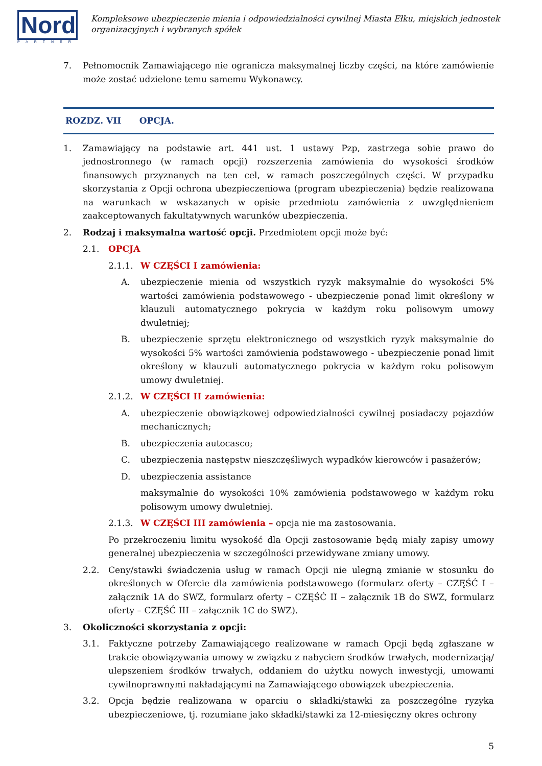Nord
PARTNER
Kompleksowe ubezpieczenie mienia i odpowiedzialności cywilnej Miasta Ełku, miejskich jednostek organizacyjnych i wybranych spółek
7. Pełnomocnik Zamawiającego nie ogranicza maksymalnej liczby części, na które zamówienie może zostać udzielone temu samemu Wykonawcy.
ROZDZ. VII OPCJA.
1. Zamawiający na podstawie art. 441 ust. 1 ustawy Pzp, zastrzega sobie prawo do jednostronnego (w ramach opcji) rozszerzenia zamówienia do wysokości środków finansowych przyznanych na ten cel, w ramach poszczególnych części. W przypadku skorzystania z Opcji ochrona ubezpieczeniowa (program ubezpieczenia) będzie realizowana na warunkach w wskazanych w opisie przedmiotu zamówienia z uwzględnieniem zaakceptowanych fakultatywnych warunków ubezpieczenia.
2. Rodzaj i maksymalna wartość opcji. Przedmiotem opcji może być:
2.1. OPCJA
2.1.1. W CZĘŚCI I zamówienia:
A. ubezpieczenie mienia od wszystkich ryzyk maksymalnie do wysokości 5% wartości zamówienia podstawowego - ubezpieczenie ponad limit określony w klauzuli automatycznego pokrycia w każdym roku polisowym umowy dwuletniej;
B. ubezpieczenie sprzętu elektronicznego od wszystkich ryzyk maksymalnie do wysokości 5% wartości zamówienia podstawowego - ubezpieczenie ponad limit określony w klauzuli automatycznego pokrycia w każdym roku polisowym umowy dwuletniej.
2.1.2. W CZĘŚCI II zamówienia:
A. ubezpieczenie obowiązkowej odpowiedzialności cywilnej posiadaczy pojazdów mechanicznych;
B. ubezpieczenia autocasco;
C. ubezpieczenia następstw nieszczęśliwych wypadków kierowców i pasażerów;
D. ubezpieczenia assistance
maksymalnie do wysokości 10% zamówienia podstawowego w każdym roku polisowym umowy dwuletniej.
2.1.3. W CZĘŚCI III zamówienia – opcja nie ma zastosowania.
Po przekroczeniu limitu wysokość dla Opcji zastosowanie będą miały zapisy umowy generalnej ubezpieczenia w szczególności przewidywane zmiany umowy.
2.2. Ceny/stawki świadczenia usług w ramach Opcji nie ulegną zmianie w stosunku do określonych w Ofercie dla zamówienia podstawowego (formularz oferty – CZĘŚĆ I – załącznik 1A do SWZ, formularz oferty – CZĘŚĆ II – załącznik 1B do SWZ, formularz oferty – CZĘŚĆ III – załącznik 1C do SWZ).
3. Okoliczności skorzystania z opcji:
3.1. Faktyczne potrzeby Zamawiającego realizowane w ramach Opcji będą zgłaszane w trakcie obowiązywania umowy w związku z nabyciem środków trwałych, modernizacją/ ulepszeniem środków trwałych, oddaniem do użytku nowych inwestycji, umowami cywilnoprawnymi nakładającymi na Zamawiającego obowiązek ubezpieczenia.
3.2. Opcja będzie realizowana w oparciu o składki/stawki za poszczególne ryzyka ubezpieczeniowe, tj. rozumiane jako składki/stawki za 12-miesięczny okres ochrony
5